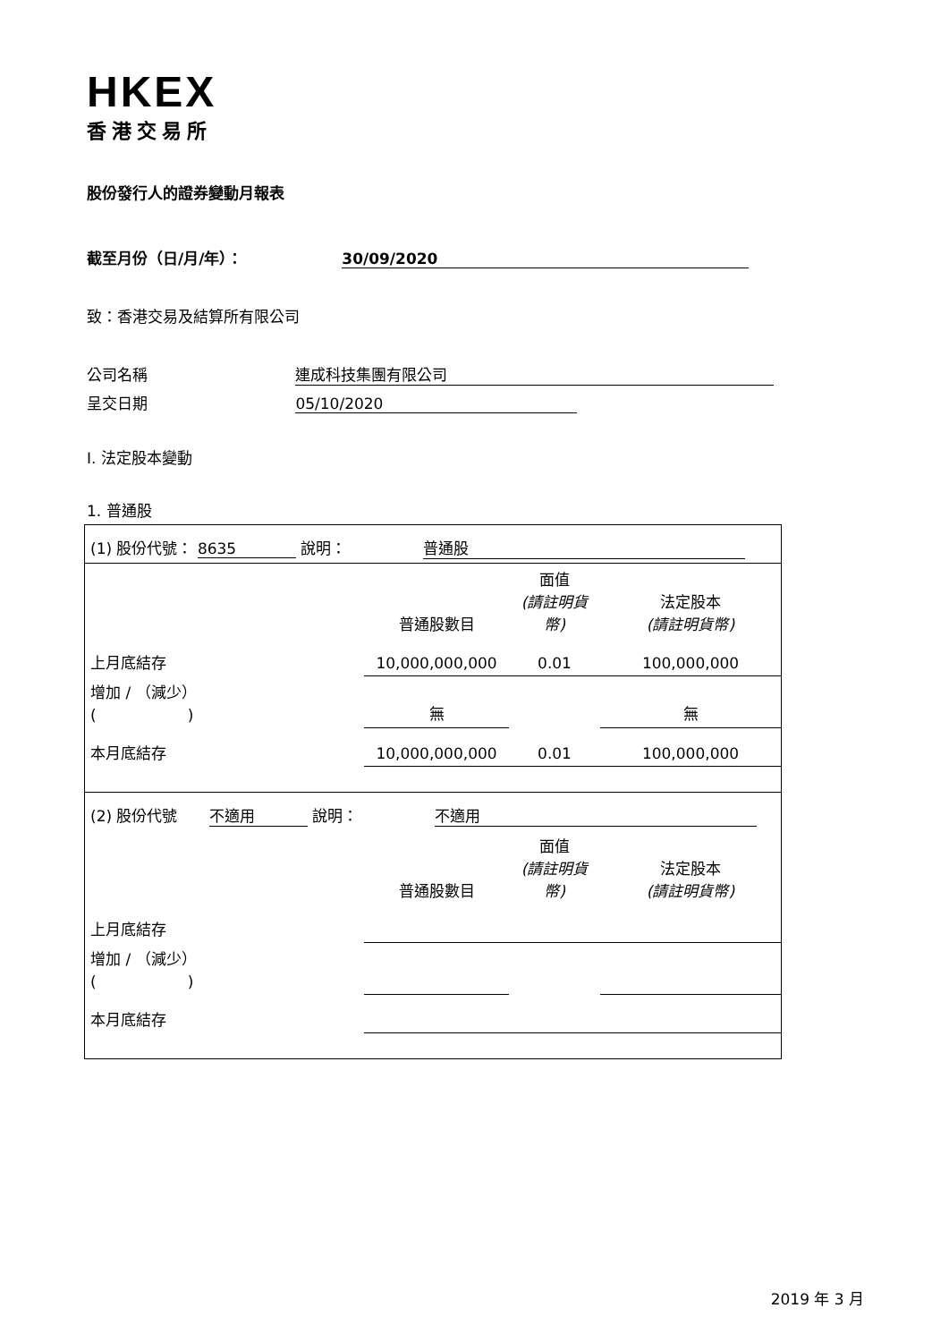HKEX
香港交易所
股份發行人的證券變動月報表
截至月份（日/月/年）： 30/09/2020
致：香港交易及結算所有限公司
公司名稱 連成科技集團有限公司
呈交日期 05/10/2020
I. 法定股本變動
1. 普通股
| (1) 股份代號： 8635 說明： 普通股 |
| | 普通股數目 | 面值 (請註明貨幣) | 法定股本 (請註明貨幣) |
| 上月底結存 | 10,000,000,000 | 0.01 | 100,000,000 |
| 增加 / （減少） ( ) | 無 | | 無 |
| 本月底結存 | 10,000,000,000 | 0.01 | 100,000,000 |
| (2) 股份代號 不適用 說明： 不適用 | | | |
| | 普通股數目 | 面值 (請註明貨幣) | 法定股本 (請註明貨幣) |
| 上月底結存 | | | |
| 增加 / （減少） ( ) | | | |
| 本月底結存 | | | |
2019 年 3 月